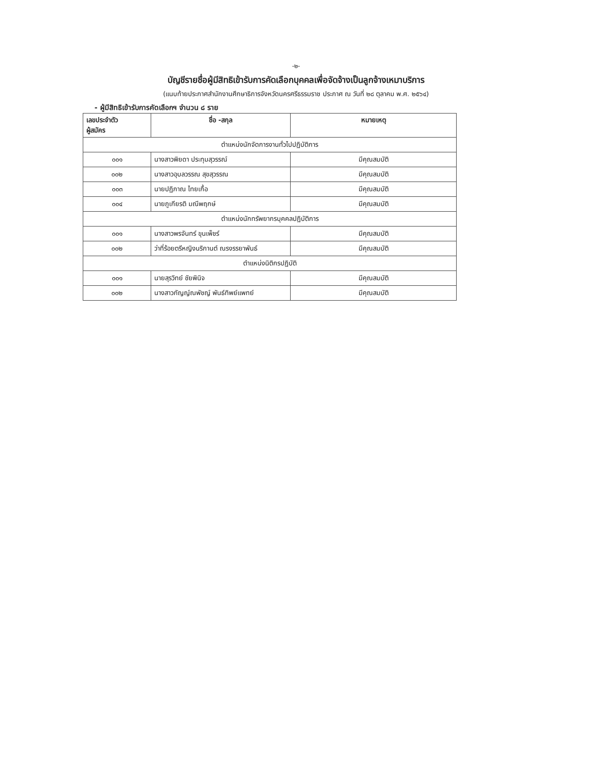-๒-
บัญชีรายชื่อผู้มีสิทธิเข้ารับการคัดเลือกบุคคลเพื่อจัดจ้างเป็นลูกจ้างเหมาบริการ
(แนบท้ายประกาศสำนักงานศึกษาธิการจังหวัดนครศรีธรรมราช ประกาศ ณ วันที่ ๒๘ ตุลาคม พ.ศ. ๒๕๖๔)
- ผู้มีสิทธิเข้ารับการคัดเลือกฯ จำนวน ๘ ราย
| เลขประจำตัว ผู้สมัคร | ชื่อ -สกุล | หมายเหตุ |
| --- | --- | --- |
| ตำแหน่งนักจัดการงานทั่วไปปฏิบัติการ | | |
| ๐๐๑ | นางสาวพิยดา ประทุมสุวรรณ์ | มีคุณสมบัติ |
| ๐๐๒ | นางสาวอุบลวรรณ สุขสุวรรณ | มีคุณสมบัติ |
| ๐๐๓ | นายปฏิภาณ ไทยเกื้อ | มีคุณสมบัติ |
| ๐๐๔ | นายภูเกียรติ มณีพฤกษ์ | มีคุณสมบัติ |
| ตำแหน่งนักทรัพยากรบุคคลปฏิบัติการ | | |
| ๐๐๑ | นางสาวพรจันทร์ ขุนเพ็ชร์ | มีคุณสมบัติ |
| ๐๐๒ | ว่าที่ร้อยตรีหญิงนริกานต์ ณรงรรยาพันธ์ | มีคุณสมบัติ |
| ตำแหน่งนิติกรปฏิบัติ | | |
| ๐๐๑ | นายสุรวิทย์ ชัยพินิจ | มีคุณสมบัติ |
| ๐๐๒ | นางสาวกัญญ์ณพัชญ์ พันธ์ทิพย์แพทย์ | มีคุณสมบัติ |